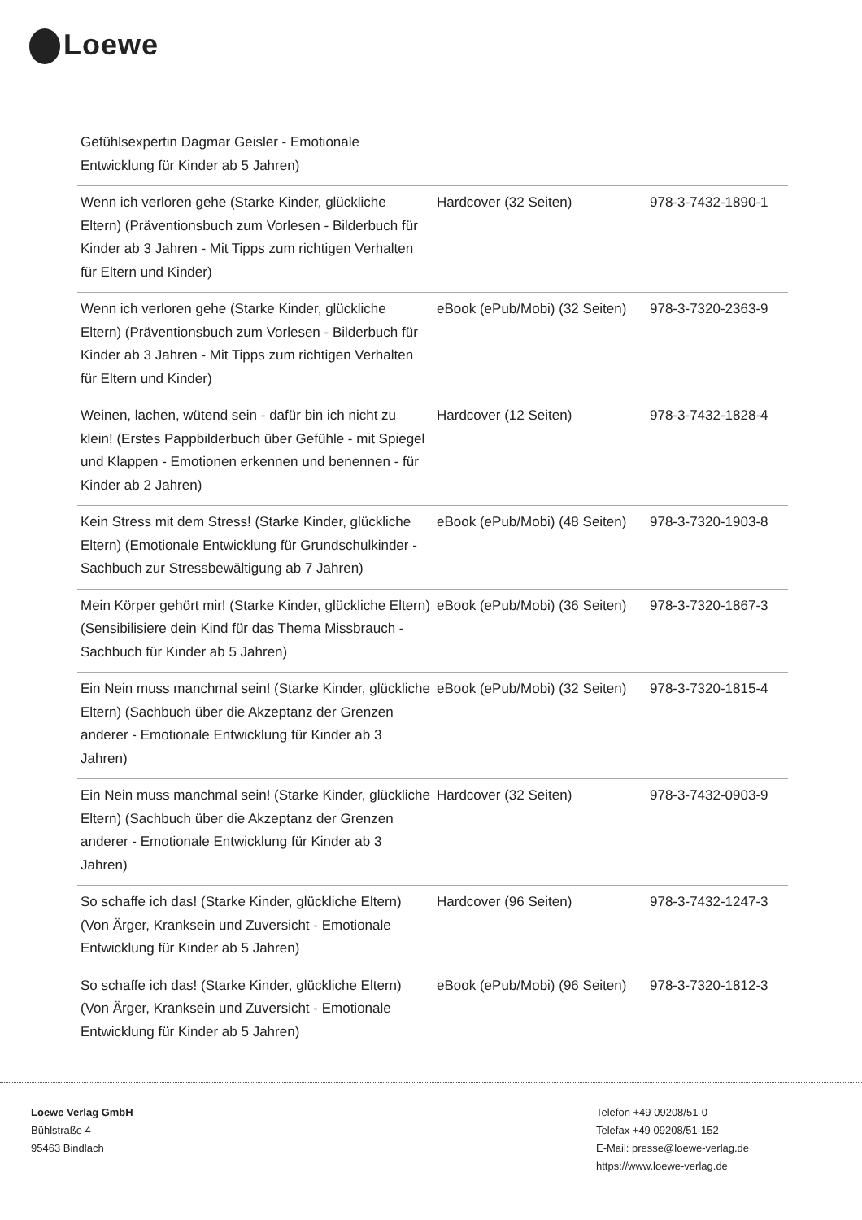Loewe
| Gefühlsexpertin Dagmar Geisler - Emotionale Entwicklung für Kinder ab 5 Jahren) | | |
| Wenn ich verloren gehe (Starke Kinder, glückliche Eltern) (Präventionsbuch zum Vorlesen - Bilderbuch für Kinder ab 3 Jahren - Mit Tipps zum richtigen Verhalten für Eltern und Kinder) | Hardcover (32 Seiten) | 978-3-7432-1890-1 |
| Wenn ich verloren gehe (Starke Kinder, glückliche Eltern) (Präventionsbuch zum Vorlesen - Bilderbuch für Kinder ab 3 Jahren - Mit Tipps zum richtigen Verhalten für Eltern und Kinder) | eBook (ePub/Mobi) (32 Seiten) | 978-3-7320-2363-9 |
| Weinen, lachen, wütend sein - dafür bin ich nicht zu klein! (Erstes Pappbilderbuch über Gefühle - mit Spiegel und Klappen - Emotionen erkennen und benennen - für Kinder ab 2 Jahren) | Hardcover (12 Seiten) | 978-3-7432-1828-4 |
| Kein Stress mit dem Stress! (Starke Kinder, glückliche Eltern) (Emotionale Entwicklung für Grundschulkinder - Sachbuch zur Stressbewältigung ab 7 Jahren) | eBook (ePub/Mobi) (48 Seiten) | 978-3-7320-1903-8 |
| Mein Körper gehört mir! (Starke Kinder, glückliche Eltern) (Sensibilisiere dein Kind für das Thema Missbrauch - Sachbuch für Kinder ab 5 Jahren) | eBook (ePub/Mobi) (36 Seiten) | 978-3-7320-1867-3 |
| Ein Nein muss manchmal sein! (Starke Kinder, glückliche Eltern) (Sachbuch über die Akzeptanz der Grenzen anderer - Emotionale Entwicklung für Kinder ab 3 Jahren) | eBook (ePub/Mobi) (32 Seiten) | 978-3-7320-1815-4 |
| Ein Nein muss manchmal sein! (Starke Kinder, glückliche Eltern) (Sachbuch über die Akzeptanz der Grenzen anderer - Emotionale Entwicklung für Kinder ab 3 Jahren) | Hardcover (32 Seiten) | 978-3-7432-0903-9 |
| So schaffe ich das! (Starke Kinder, glückliche Eltern) (Von Ärger, Kranksein und Zuversicht - Emotionale Entwicklung für Kinder ab 5 Jahren) | Hardcover (96 Seiten) | 978-3-7432-1247-3 |
| So schaffe ich das! (Starke Kinder, glückliche Eltern) (Von Ärger, Kranksein und Zuversicht - Emotionale Entwicklung für Kinder ab 5 Jahren) | eBook (ePub/Mobi) (96 Seiten) | 978-3-7320-1812-3 |
Loewe Verlag GmbH
Bühlstraße 4
95463 Bindlach
Telefon +49 09208/51-0
Telefax +49 09208/51-152
E-Mail: presse@loewe-verlag.de
https://www.loewe-verlag.de